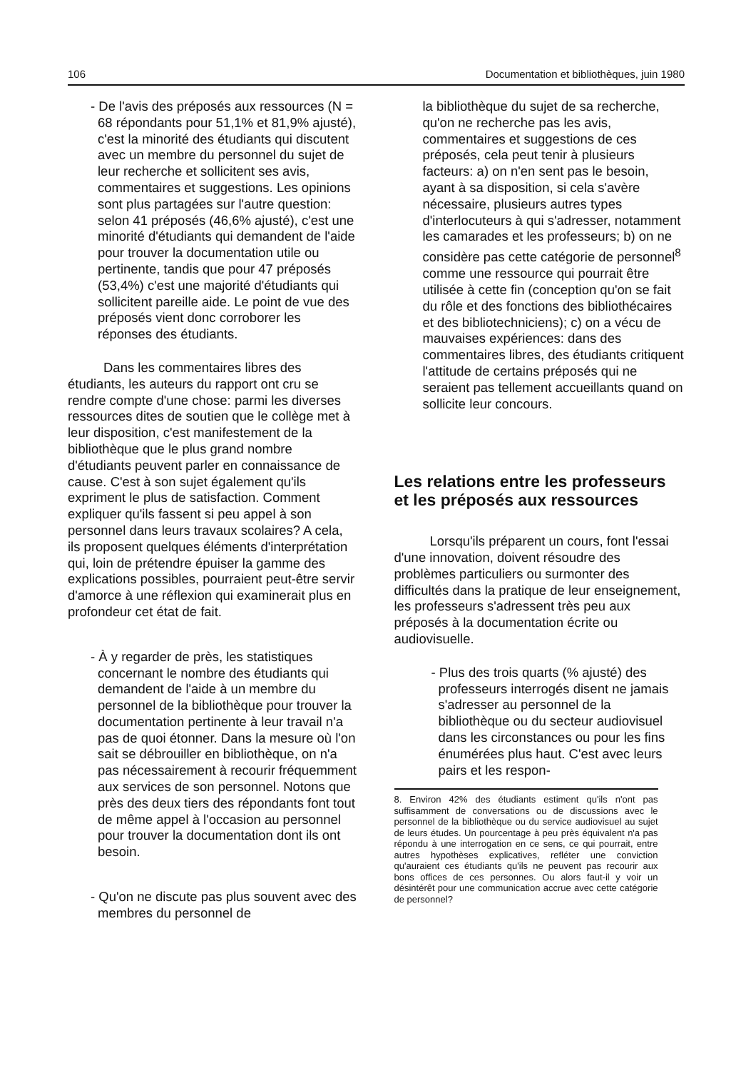106 Documentation et bibliothèques, juin 1980
- De l'avis des préposés aux ressources (N = 68 répondants pour 51,1% et 81,9% ajusté), c'est la minorité des étudiants qui discutent avec un membre du personnel du sujet de leur recherche et sollicitent ses avis, commentaires et suggestions. Les opinions sont plus partagées sur l'autre question: selon 41 préposés (46,6% ajusté), c'est une minorité d'étudiants qui demandent de l'aide pour trouver la documentation utile ou pertinente, tandis que pour 47 préposés (53,4%) c'est une majorité d'étudiants qui sollicitent pareille aide. Le point de vue des préposés vient donc corroborer les réponses des étudiants.
Dans les commentaires libres des étudiants, les auteurs du rapport ont cru se rendre compte d'une chose: parmi les diverses ressources dites de soutien que le collège met à leur disposition, c'est manifestement de la bibliothèque que le plus grand nombre d'étudiants peuvent parler en connaissance de cause. C'est à son sujet également qu'ils expriment le plus de satisfaction. Comment expliquer qu'ils fassent si peu appel à son personnel dans leurs travaux scolaires? A cela, ils proposent quelques éléments d'interprétation qui, loin de prétendre épuiser la gamme des explications possibles, pourraient peut-être servir d'amorce à une réflexion qui examinerait plus en profondeur cet état de fait.
- À y regarder de près, les statistiques concernant le nombre des étudiants qui demandent de l'aide à un membre du personnel de la bibliothèque pour trouver la documentation pertinente à leur travail n'a pas de quoi étonner. Dans la mesure où l'on sait se débrouiller en bibliothèque, on n'a pas nécessairement à recourir fréquemment aux services de son personnel. Notons que près des deux tiers des répondants font tout de même appel à l'occasion au personnel pour trouver la documentation dont ils ont besoin.
- Qu'on ne discute pas plus souvent avec des membres du personnel de
la bibliothèque du sujet de sa recherche, qu'on ne recherche pas les avis, commentaires et suggestions de ces préposés, cela peut tenir à plusieurs facteurs: a) on n'en sent pas le besoin, ayant à sa disposition, si cela s'avère nécessaire, plusieurs autres types d'interlocuteurs à qui s'adresser, notamment les camarades et les professeurs; b) on ne considère pas cette catégorie de personnel<sup>8</sup> comme une ressource qui pourrait être utilisée à cette fin (conception qu'on se fait du rôle et des fonctions des bibliothécaires et des bibliotechniciens); c) on a vécu de mauvaises expériences: dans des commentaires libres, des étudiants critiquent l'attitude de certains préposés qui ne seraient pas tellement accueillants quand on sollicite leur concours.
Les relations entre les professeurs et les préposés aux ressources
Lorsqu'ils préparent un cours, font l'essai d'une innovation, doivent résoudre des problèmes particuliers ou surmonter des difficultés dans la pratique de leur enseignement, les professeurs s'adressent très peu aux préposés à la documentation écrite ou audiovisuelle.
- Plus des trois quarts (% ajusté) des professeurs interrogés disent ne jamais s'adresser au personnel de la bibliothèque ou du secteur audiovisuel dans les circonstances ou pour les fins énumérées plus haut. C'est avec leurs pairs et les respon-
8. Environ 42% des étudiants estiment qu'ils n'ont pas suffisamment de conversations ou de discussions avec le personnel de la bibliothèque ou du service audiovisuel au sujet de leurs études. Un pourcentage à peu près équivalent n'a pas répondu à une interrogation en ce sens, ce qui pourrait, entre autres hypothèses explicatives, refléter une conviction qu'auraient ces étudiants qu'ils ne peuvent pas recourir aux bons offices de ces personnes. Ou alors faut-il y voir un désintérêt pour une communication accrue avec cette catégorie de personnel?